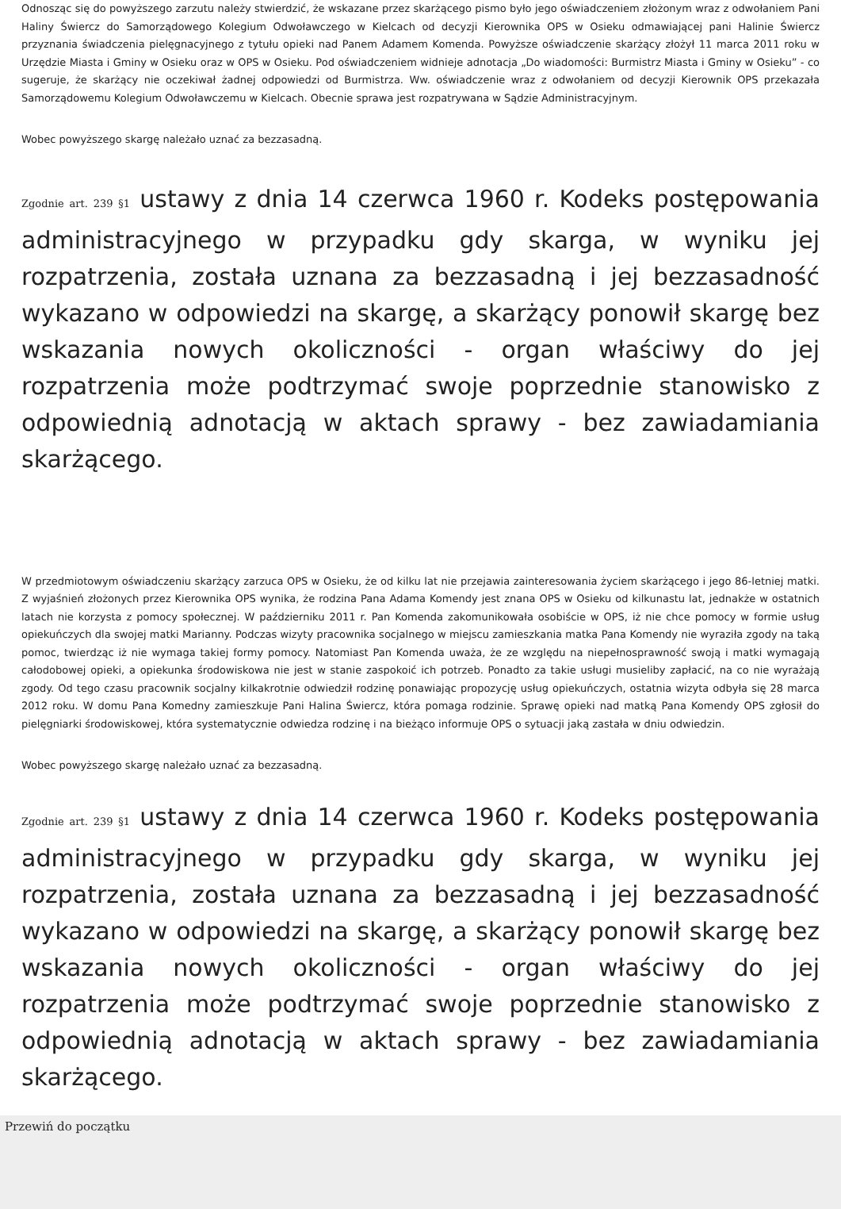Odnosząc się do powyższego zarzutu należy stwierdzić, że wskazane przez skarżącego pismo było jego oświadczeniem złożonym wraz z odwołaniem Pani Haliny Świercz do Samorządowego Kolegium Odwoławczego w Kielcach od decyzji Kierownika OPS w Osieku odmawiającej pani Halinie Świercz przyznania świadczenia pielęgnacyjnego z tytułu opieki nad Panem Adamem Komenda. Powyższe oświadczenie skarżący złożył 11 marca 2011 roku w Urzędzie Miasta i Gminy w Osieku oraz w OPS w Osieku. Pod oświadczeniem widnieje adnotacja „Do wiadomości: Burmistrz Miasta i Gminy w Osieku” - co sugeruje, że skarżący nie oczekiwał żadnej odpowiedzi od Burmistrza. Ww. oświadczenie wraz z odwołaniem od decyzji Kierownik OPS przekazała Samorządowemu Kolegium Odwoławczemu w Kielcach. Obecnie sprawa jest rozpatrywana w Sądzie Administracyjnym.
Wobec powyższego skargę należało uznać za bezzasadną.
Zgodnie art. 239 §1 ustawy z dnia 14 czerwca 1960 r. Kodeks postępowania administracyjnego w przypadku gdy skarga, w wyniku jej rozpatrzenia, została uznana za bezzasadną i jej bezzasadność wykazano w odpowiedzi na skargę, a skarżący ponowił skargę bez wskazania nowych okoliczności - organ właściwy do jej rozpatrzenia może podtrzymać swoje poprzednie stanowisko z odpowiednią adnotacją w aktach sprawy - bez zawiadamiania skarżącego.
W przedmiotowym oświadczeniu skarżący zarzuca OPS w Osieku, że od kilku lat nie przejawia zainteresowania życiem skarżącego i jego 86-letniej matki. Z wyjaśnień złożonych przez Kierownika OPS wynika, że rodzina Pana Adama Komendy jest znana OPS w Osieku od kilkunastu lat, jednakże w ostatnich latach nie korzysta z pomocy społecznej. W październiku 2011 r. Pan Komenda zakomunikowała osobiście w OPS, iż nie chce pomocy w formie usług opiekuńczych dla swojej matki Marianny. Podczas wizyty pracownika socjalnego w miejscu zamieszkania matka Pana Komendy nie wyraziła zgody na taką pomoc, twierdząc iż nie wymaga takiej formy pomocy. Natomiast Pan Komenda uważa, że ze względu na niepełnosprawność swoją i matki wymagają całodobowej opieki, a opiekunka środowiskowa nie jest w stanie zaspokoić ich potrzeb. Ponadto za takie usługi musieliby zapłacić, na co nie wyrażają zgody. Od tego czasu pracownik socjalny kilkakrotnie odwiedził rodzinę ponawiając propozycję usług opiekuńczych, ostatnia wizyta odbyła się 28 marca 2012 roku. W domu Pana Komedny zamieszkuje Pani Halina Świercz, która pomaga rodzinie. Sprawę opieki nad matką Pana Komendy OPS zgłosił do pielęgniarki środowiskowej, która systematycznie odwiedza rodzinę i na bieżąco informuje OPS o sytuacji jaką zastała w dniu odwiedzin.
Wobec powyższego skargę należało uznać za bezzasadną.
Zgodnie art. 239 §1 ustawy z dnia 14 czerwca 1960 r. Kodeks postępowania administracyjnego w przypadku gdy skarga, w wyniku jej rozpatrzenia, została uznana za bezzasadną i jej bezzasadność wykazano w odpowiedzi na skargę, a skarżący ponowił skargę bez wskazania nowych okoliczności - organ właściwy do jej rozpatrzenia może podtrzymać swoje poprzednie stanowisko z odpowiednią adnotacją w aktach sprawy - bez zawiadamiania skarżącego.
Przewiń do początku